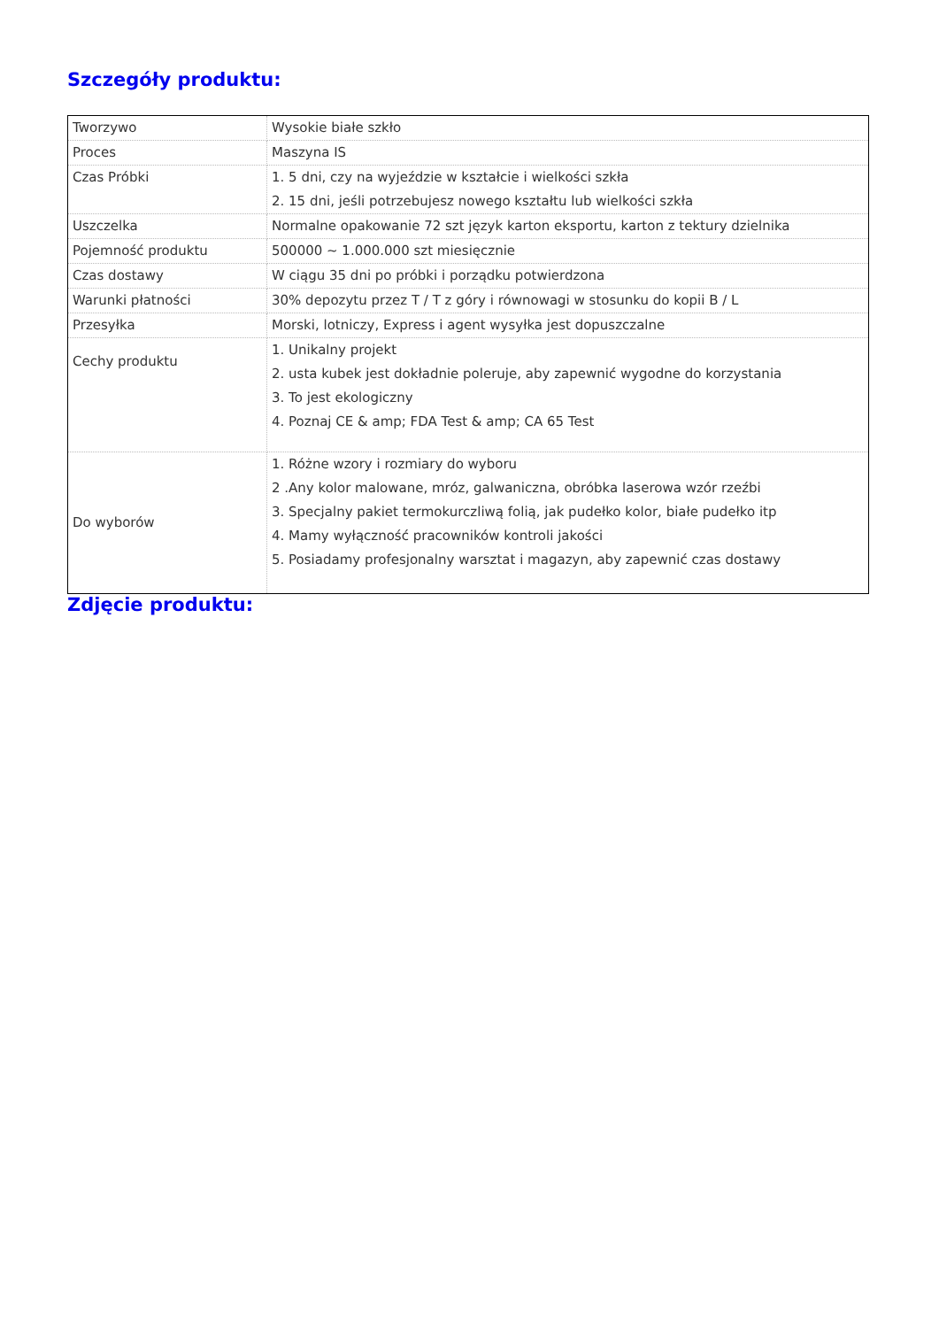Szczegóły produktu:
| Tworzywo | Wysokie białe szkło |
| Proces | Maszyna IS |
| Czas Próbki | 1. 5 dni, czy na wyjeździe w kształcie i wielkości szkła 2. 15 dni, jeśli potrzebujesz nowego kształtu lub wielkości szkła |
| Uszczelka | Normalne opakowanie 72 szt język karton eksportu, karton z tektury dzielnika |
| Pojemność produktu | 500000 ~ 1.000.000 szt miesięcznie |
| Czas dostawy | W ciągu 35 dni po próbki i porządku potwierdzona |
| Warunki płatności | 30% depozytu przez T / T z góry i równowagi w stosunku do kopii B / L |
| Przesyłka | Morski, lotniczy, Express i agent wysyłka jest dopuszczalne |
| Cechy produktu | 1. Unikalny projekt 2. usta kubek jest dokładnie poleruje, aby zapewnić wygodne do korzystania 3. To jest ekologiczny 4. Poznaj CE & amp; FDA Test & amp; CA 65 Test |
| Do wyborów | 1. Różne wzory i rozmiary do wyboru 2 .Any kolor malowane, mróz, galwaniczna, obróbka laserowa wzór rzeźbi 3. Specjalny pakiet termokurczliwą folią, jak pudełko kolor, białe pudełko itp 4. Mamy wyłączność pracowników kontroli jakości 5. Posiadamy profesjonalny warsztat i magazyn, aby zapewnić czas dostawy |
Zdjęcie produktu: